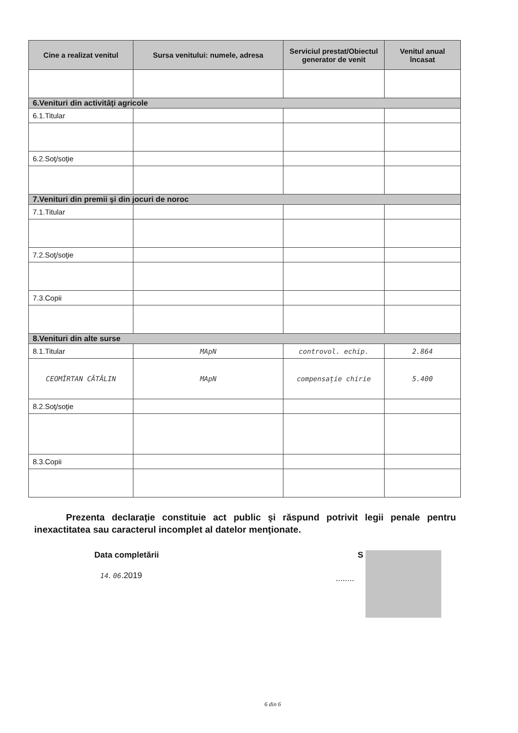| Cine a realizat venitul | Sursa venitului: numele, adresa | Serviciul prestat/Obiectul generator de venit | Venitul anual încasat |
| --- | --- | --- | --- |
| 6.Venituri din activităţi agricole | | | |
| 6.1.Titular | | | |
| 6.2.Soţ/soţie | | | |
| 7.Venituri din premii şi din jocuri de noroc | | | |
| 7.1.Titular | | | |
| 7.2.Soţ/soţie | | | |
| 7.3.Copii | | | |
| 8.Venituri din alte surse | | | |
| 8.1.Titular | MApN | controvol. echip. | 2.864 |
| CEOMÎRTAN CĂTĂLIN | MApN | compensație chirie | 5.400 |
| 8.2.Soţ/soţie | | | |
| 8.3.Copii | | | |
Prezenta declaraţie constituie act public şi răspund potrivit legii penale pentru inexactitatea sau caracterul incomplet al datelor menţionate.
Data completării
14. 06.2019
S
........
6 din 6